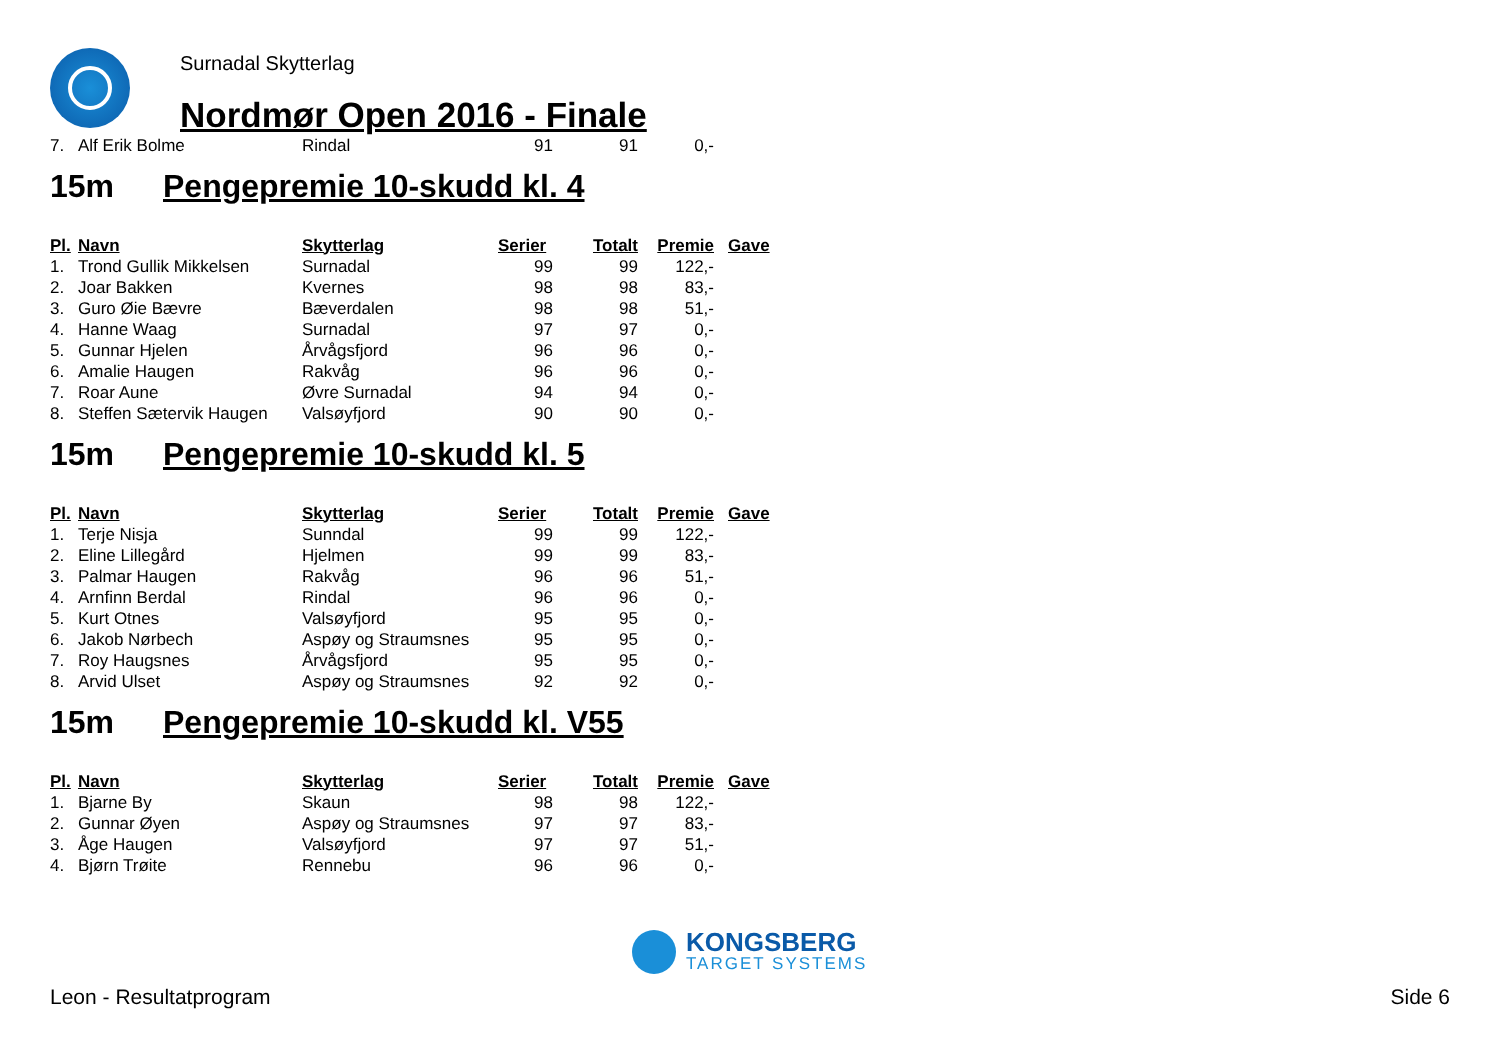Surnadal Skytterlag
Nordmør Open 2016 - Finale
| 7. | Alf Erik Bolme | Rindal | 91 | 91 | 0,- |
15m Pengepremie 10-skudd kl. 4
| Pl. | Navn | Skytterlag | Serier | Totalt | Premie | Gave |
| --- | --- | --- | --- | --- | --- | --- |
| 1. | Trond Gullik Mikkelsen | Surnadal | 99 | 99 | 122,- | |
| 2. | Joar Bakken | Kvernes | 98 | 98 | 83,- | |
| 3. | Guro Øie Bævre | Bæverdalen | 98 | 98 | 51,- | |
| 4. | Hanne Waag | Surnadal | 97 | 97 | 0,- | |
| 5. | Gunnar Hjelen | Årvågsfjord | 96 | 96 | 0,- | |
| 6. | Amalie Haugen | Rakvåg | 96 | 96 | 0,- | |
| 7. | Roar Aune | Øvre Surnadal | 94 | 94 | 0,- | |
| 8. | Steffen Sætervik Haugen | Valsøyfjord | 90 | 90 | 0,- | |
15m Pengepremie 10-skudd kl. 5
| Pl. | Navn | Skytterlag | Serier | Totalt | Premie | Gave |
| --- | --- | --- | --- | --- | --- | --- |
| 1. | Terje Nisja | Sunndal | 99 | 99 | 122,- | |
| 2. | Eline Lillegård | Hjelmen | 99 | 99 | 83,- | |
| 3. | Palmar Haugen | Rakvåg | 96 | 96 | 51,- | |
| 4. | Arnfinn Berdal | Rindal | 96 | 96 | 0,- | |
| 5. | Kurt Otnes | Valsøyfjord | 95 | 95 | 0,- | |
| 6. | Jakob Nørbech | Aspøy og Straumsnes | 95 | 95 | 0,- | |
| 7. | Roy Haugsnes | Årvågsfjord | 95 | 95 | 0,- | |
| 8. | Arvid Ulset | Aspøy og Straumsnes | 92 | 92 | 0,- | |
15m Pengepremie 10-skudd kl. V55
| Pl. | Navn | Skytterlag | Serier | Totalt | Premie | Gave |
| --- | --- | --- | --- | --- | --- | --- |
| 1. | Bjarne By | Skaun | 98 | 98 | 122,- | |
| 2. | Gunnar Øyen | Aspøy og Straumsnes | 97 | 97 | 83,- | |
| 3. | Åge Haugen | Valsøyfjord | 97 | 97 | 51,- | |
| 4. | Bjørn Trøite | Rennebu | 96 | 96 | 0,- | |
KONGSBERG
TARGET SYSTEMS
Leon - Resultatprogram Side 6